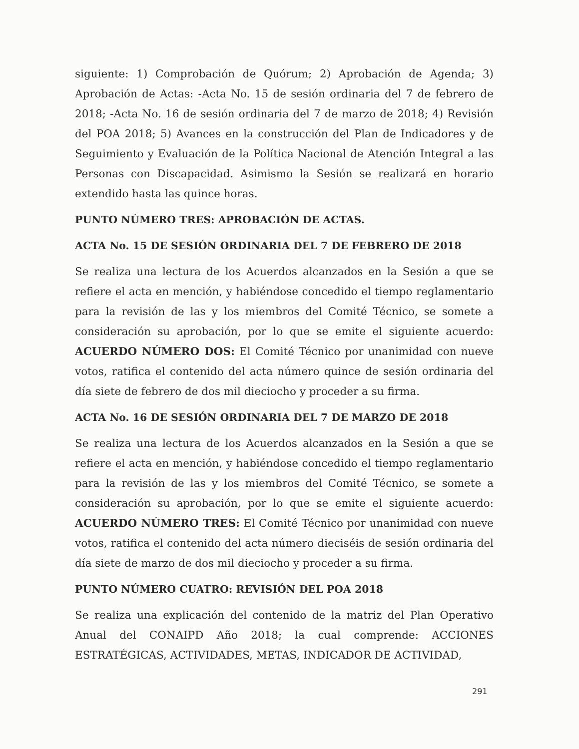siguiente: 1) Comprobación de Quórum; 2) Aprobación de Agenda; 3) Aprobación de Actas: -Acta No. 15 de sesión ordinaria del 7 de febrero de 2018; -Acta No. 16 de sesión ordinaria del 7 de marzo de 2018; 4) Revisión del POA 2018; 5) Avances en la construcción del Plan de Indicadores y de Seguimiento y Evaluación de la Política Nacional de Atención Integral a las Personas con Discapacidad. Asimismo la Sesión se realizará en horario extendido hasta las quince horas.
PUNTO NÚMERO TRES: APROBACIÓN DE ACTAS.
ACTA No. 15 DE SESIÓN ORDINARIA DEL 7 DE FEBRERO DE 2018
Se realiza una lectura de los Acuerdos alcanzados en la Sesión a que se refiere el acta en mención, y habiéndose concedido el tiempo reglamentario para la revisión de las y los miembros del Comité Técnico, se somete a consideración su aprobación, por lo que se emite el siguiente acuerdo: ACUERDO NÚMERO DOS: El Comité Técnico por unanimidad con nueve votos, ratifica el contenido del acta número quince de sesión ordinaria del día siete de febrero de dos mil dieciocho y proceder a su firma.
ACTA No. 16 DE SESIÓN ORDINARIA DEL 7 DE MARZO DE 2018
Se realiza una lectura de los Acuerdos alcanzados en la Sesión a que se refiere el acta en mención, y habiéndose concedido el tiempo reglamentario para la revisión de las y los miembros del Comité Técnico, se somete a consideración su aprobación, por lo que se emite el siguiente acuerdo: ACUERDO NÚMERO TRES: El Comité Técnico por unanimidad con nueve votos, ratifica el contenido del acta número dieciséis de sesión ordinaria del día siete de marzo de dos mil dieciocho y proceder a su firma.
PUNTO NÚMERO CUATRO: REVISIÓN DEL POA 2018
Se realiza una explicación del contenido de la matriz del Plan Operativo Anual del CONAIPD Año 2018; la cual comprende: ACCIONES ESTRATÉGICAS, ACTIVIDADES, METAS, INDICADOR DE ACTIVIDAD,
291